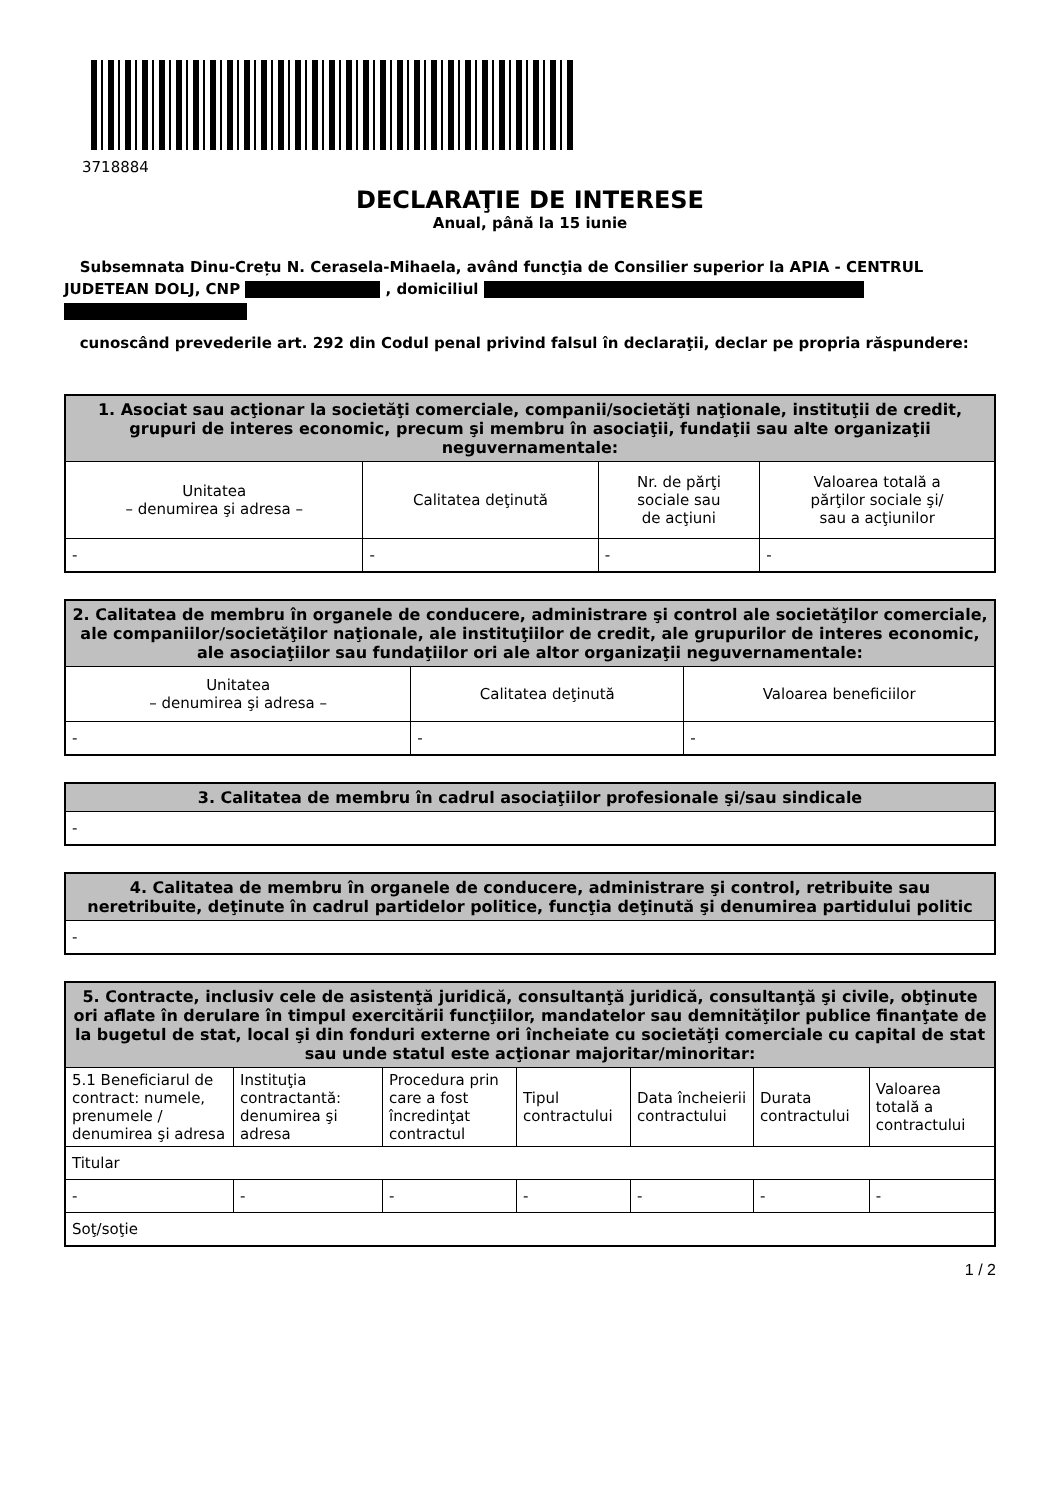3718884
DECLARAŢIE DE INTERESE
Anual, până la 15 iunie
Subsemnata Dinu-Crețu N. Cerasela-Mihaela, având funcţia de Consilier superior la APIA - CENTRUL JUDETEAN DOLJ, CNP , domiciliul
cunoscând prevederile art. 292 din Codul penal privind falsul în declaraţii, declar pe propria răspundere:
| 1. Asociat sau acţionar la societăţi comerciale, companii/societăţi naţionale, instituţii de credit, grupuri de interes economic, precum şi membru în asociaţii, fundaţii sau alte organizaţii neguvernamentale: | | | |
| --- | --- | --- | --- |
| Unitatea – denumirea şi adresa – | Calitatea deţinută | Nr. de părţi sociale sau de acţiuni | Valoarea totală a părţilor sociale şi/ sau a acţiunilor |
| - | - | - | - |
| 2. Calitatea de membru în organele de conducere, administrare şi control ale societăţilor comerciale, ale companiilor/societăţilor naţionale, ale instituţiilor de credit, ale grupurilor de interes economic, ale asociaţiilor sau fundaţiilor ori ale altor organizaţii neguvernamentale: | | |
| --- | --- | --- |
| Unitatea – denumirea şi adresa – | Calitatea deţinută | Valoarea beneficiilor |
| - | - | - |
| 3. Calitatea de membru în cadrul asociaţiilor profesionale şi/sau sindicale |
| --- |
| - |
| 4. Calitatea de membru în organele de conducere, administrare şi control, retribuite sau neretribuite, deţinute în cadrul partidelor politice, funcţia deţinută şi denumirea partidului politic |
| --- |
| - |
| 5. Contracte, inclusiv cele de asistenţă juridică, consultanţă juridică, consultanţă şi civile, obţinute ori aflate în derulare în timpul exercitării funcţiilor, mandatelor sau demnităţilor publice finanţate de la bugetul de stat, local şi din fonduri externe ori încheiate cu societăţi comerciale cu capital de stat sau unde statul este acţionar majoritar/minoritar: | | | | | | |
| --- | --- | --- | --- | --- | --- | --- |
| 5.1 Beneficiarul de contract: numele, prenumele / denumirea şi adresa | Instituţia contractantă: denumirea şi adresa | Procedura prin care a fost încredinţat contractul | Tipul contractului | Data încheierii contractului | Durata contractului | Valoarea totală a contractului |
| Titular | | | | | | |
| - | - | - | - | - | - | - |
| Soţ/soţie | | | | | | |
1 / 2